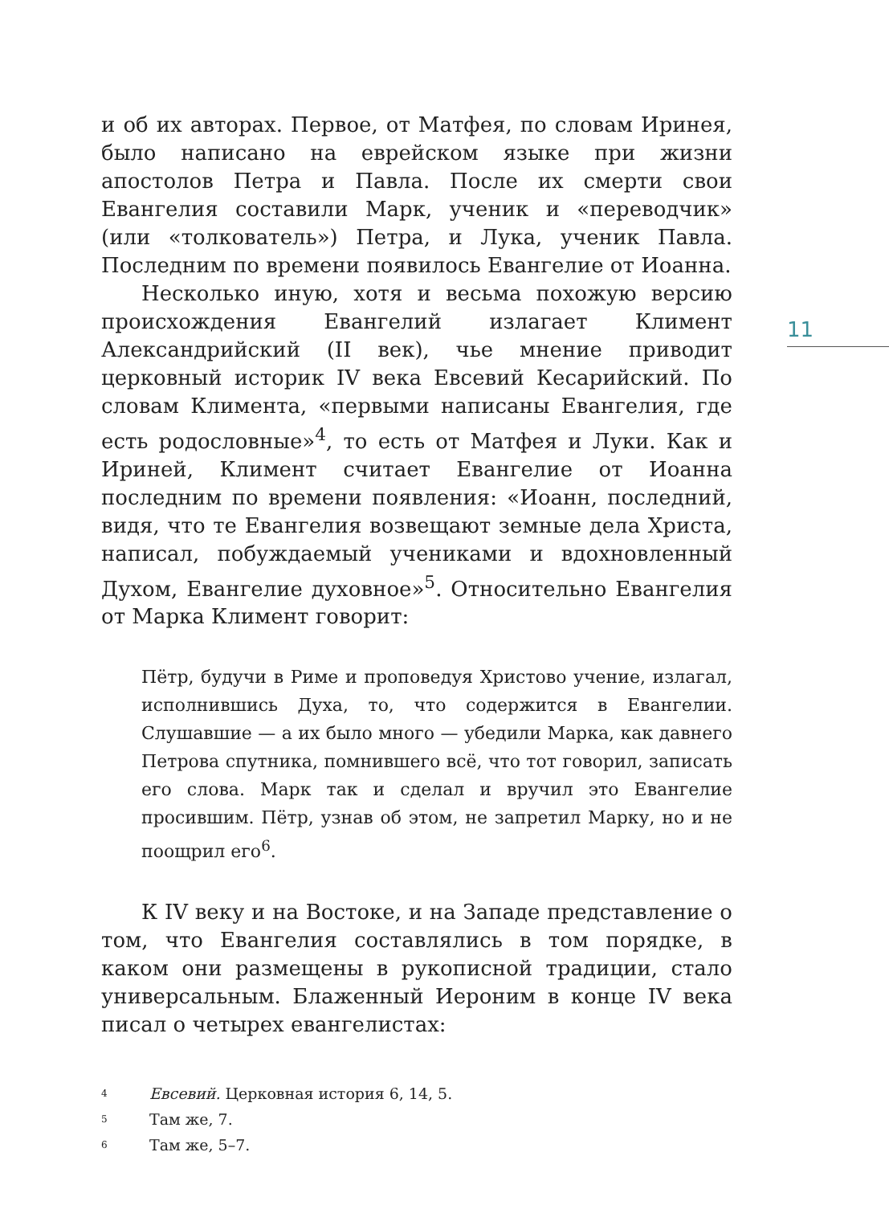11
и об их авторах. Первое, от Матфея, по словам Иринея, было написано на еврейском языке при жизни апостолов Петра и Павла. После их смерти свои Евангелия составили Марк, ученик и «переводчик» (или «толкователь») Петра, и Лука, ученик Павла. Последним по времени появилось Евангелие от Иоанна.
Несколько иную, хотя и весьма похожую версию происхождения Евангелий излагает Климент Александрийский (II век), чье мнение приводит церковный историк IV века Евсевий Кесарийский. По словам Климента, «первыми написаны Евангелия, где есть родословные»<sup>4</sup>, то есть от Матфея и Луки. Как и Ириней, Климент считает Евангелие от Иоанна последним по времени появления: «Иоанн, последний, видя, что те Евангелия возвещают земные дела Христа, написал, побуждаемый учениками и вдохновленный Духом, Евангелие духовное»<sup>5</sup>. Относительно Евангелия от Марка Климент говорит:
Пётр, будучи в Риме и проповедуя Христово учение, излагал, исполнившись Духа, то, что содержится в Евангелии. Слушавшие — а их было много — убедили Марка, как давнего Петрова спутника, помнившего всё, что тот говорил, записать его слова. Марк так и сделал и вручил это Евангелие просившим. Пётр, узнав об этом, не запретил Марку, но и не поощрил его<sup>6</sup>.
К IV веку и на Востоке, и на Западе представление о том, что Евангелия составлялись в том порядке, в каком они размещены в рукописной традиции, стало универсальным. Блаженный Иероним в конце IV века писал о четырех евангелистах:
4 Евсевий. Церковная история 6, 14, 5.
5 Там же, 7.
6 Там же, 5–7.